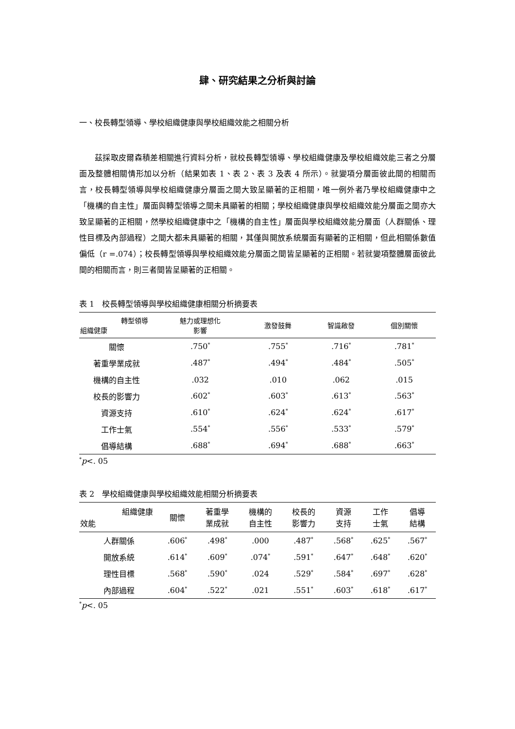肆、研究結果之分析與討論
一、校長轉型領導、學校組織健康與學校組織效能之相關分析
茲採取皮爾森積差相關進行資料分析，就校長轉型領導、學校組織健康及學校組織效能三者之分層面及整體相關情形加以分析（結果如表 1、表 2、表 3 及表 4 所示）。就變項分層面彼此間的相關而言，校長轉型領導與學校組織健康分層面之間大致呈顯著的正相關，唯一例外者乃學校組織健康中之「機構的自主性」層面與轉型領導之間未具顯著的相關；學校組織健康與學校組織效能分層面之間亦大致呈顯著的正相關，然學校組織健康中之「機構的自主性」層面與學校組織效能分層面（人群關係、理性目標及內部過程）之間大都未具顯著的相關，其僅與開放系統層面有顯著的正相關，但此相關係數值偏低（r =.074）；校長轉型領導與學校組織效能分層面之間皆呈顯著的正相關。若就變項整體層面彼此間的相關而言，則三者間皆呈顯著的正相關。
表 1　校長轉型領導與學校組織健康相關分析摘要表
| 轉型領導 組織健康 | 魅力或理想化 影響 | 激發鼓舞 | 智識啟發 | 個別關懷 |
| --- | --- | --- | --- | --- |
| 關懷 | .750<sup>*</sup> | .755<sup>*</sup> | .716<sup>*</sup> | .781<sup>*</sup> |
| 著重學業成就 | .487<sup>*</sup> | .494<sup>*</sup> | .484<sup>*</sup> | .505<sup>*</sup> |
| 機構的自主性 | .032 | .010 | .062 | .015 |
| 校長的影響力 | .602<sup>*</sup> | .603<sup>*</sup> | .613<sup>*</sup> | .563<sup>*</sup> |
| 資源支持 | .610<sup>*</sup> | .624<sup>*</sup> | .624<sup>*</sup> | .617<sup>*</sup> |
| 工作士氣 | .554<sup>*</sup> | .556<sup>*</sup> | .533<sup>*</sup> | .579<sup>*</sup> |
| 倡導結構 | .688<sup>*</sup> | .694<sup>*</sup> | .688<sup>*</sup> | .663<sup>*</sup> |
<sup>*</sup> p<. 05
表 2　學校組織健康與學校組織效能相關分析摘要表
| 組織健康 效能 | 關懷 | 著重學 業成就 | 機構的 自主性 | 校長的 影響力 | 資源 支持 | 工作 士氣 | 倡導 結構 |
| --- | --- | --- | --- | --- | --- | --- | --- |
| 人群關係 | .606<sup>*</sup> | .498<sup>*</sup> | .000 | .487<sup>*</sup> | .568<sup>*</sup> | .625<sup>*</sup> | .567<sup>*</sup> |
| 開放系統 | .614<sup>*</sup> | .609<sup>*</sup> | .074<sup>*</sup> | .591<sup>*</sup> | .647<sup>*</sup> | .648<sup>*</sup> | .620<sup>*</sup> |
| 理性目標 | .568<sup>*</sup> | .590<sup>*</sup> | .024 | .529<sup>*</sup> | .584<sup>*</sup> | .697<sup>*</sup> | .628<sup>*</sup> |
| 內部過程 | .604<sup>*</sup> | .522<sup>*</sup> | .021 | .551<sup>*</sup> | .603<sup>*</sup> | .618<sup>*</sup> | .617<sup>*</sup> |
<sup>*</sup> p<. 05